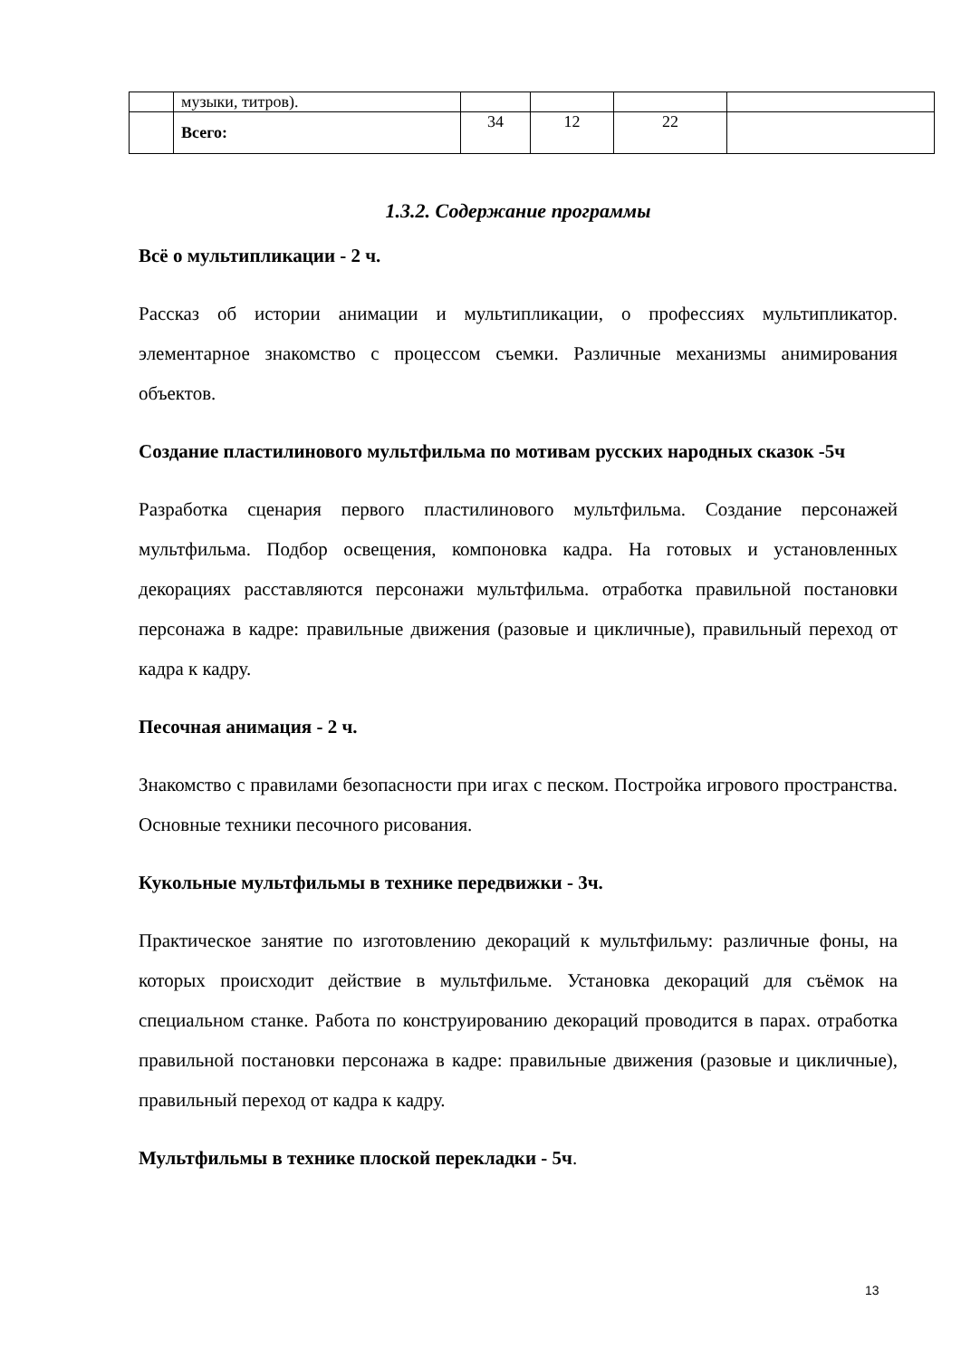| | музыки, титров). | | | | |
| | Всего: | 34 | 12 | 22 | |
1.3.2. Содержание программы
Всё о мультипликации - 2 ч.
Рассказ об истории анимации и мультипликации, о профессиях мультипликатор. элементарное знакомство с процессом съемки. Различные механизмы анимирования объектов.
Создание пластилинового мультфильма по мотивам русских народных сказок -5ч
Разработка сценария первого пластилинового мультфильма. Создание персонажей мультфильма. Подбор освещения, компоновка кадра. На готовых и установленных декорациях расставляются персонажи мультфильма. отработка правильной постановки персонажа в кадре: правильные движения (разовые и цикличные), правильный переход от кадра к кадру.
Песочная анимация - 2 ч.
Знакомство с правилами безопасности при игах с песком. Постройка игрового пространства. Основные техники песочного рисования.
Кукольные мультфильмы в технике передвижки - 3ч.
Практическое занятие по изготовлению декораций к мультфильму: различные фоны, на которых происходит действие в мультфильме. Установка декораций для съёмок на специальном станке. Работа по конструированию декораций проводится в парах. отработка правильной постановки персонажа в кадре: правильные движения (разовые и цикличные), правильный переход от кадра к кадру.
Мультфильмы в технике плоской перекладки - 5ч.
13